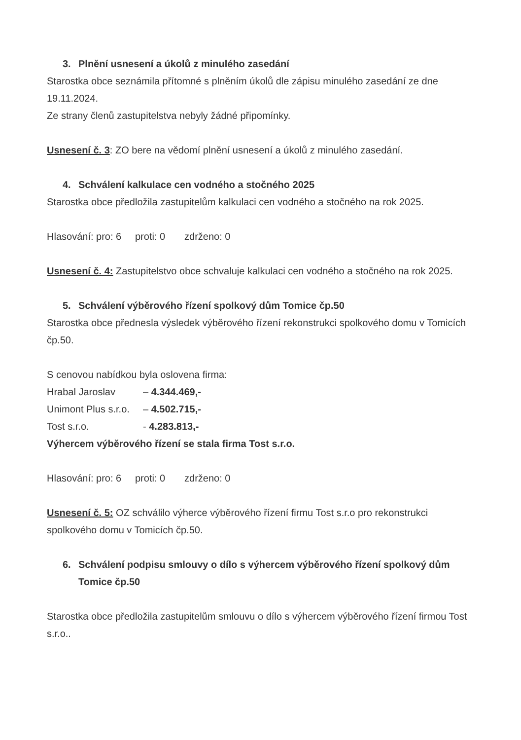3. Plnění usnesení a úkolů z minulého zasedání
Starostka obce seznámila přítomné s plněním úkolů dle zápisu minulého zasedání ze dne 19.11.2024.
Ze strany členů zastupitelstva nebyly žádné připomínky.
Usnesení č. 3: ZO bere na vědomí plnění usnesení a úkolů z minulého zasedání.
4. Schválení kalkulace cen vodného a stočného 2025
Starostka obce předložila zastupitelům kalkulaci cen vodného a stočného na rok 2025.
Hlasování: pro: 6 proti: 0 zdrženo: 0
Usnesení č. 4: Zastupitelstvo obce schvaluje kalkulaci cen vodného a stočného na rok 2025.
5. Schválení výběrového řízení spolkový dům Tomice čp.50
Starostka obce přednesla výsledek výběrového řízení rekonstrukci spolkového domu v Tomicích čp.50.
S cenovou nabídkou byla oslovena firma:
Hrabal Jaroslav – 4.344.469,-
Unimont Plus s.r.o. – 4.502.715,-
Tost s.r.o. - 4.283.813,-
Výhercem výběrového řízení se stala firma Tost s.r.o.
Hlasování: pro: 6 proti: 0 zdrženo: 0
Usnesení č. 5: OZ schválilo výherce výběrového řízení firmu Tost s.r.o pro rekonstrukci spolkového domu v Tomicích čp.50.
6. Schválení podpisu smlouvy o dílo s výhercem výběrového řízení spolkový dům Tomice čp.50
Starostka obce předložila zastupitelům smlouvu o dílo s výhercem výběrového řízení firmou Tost s.r.o..